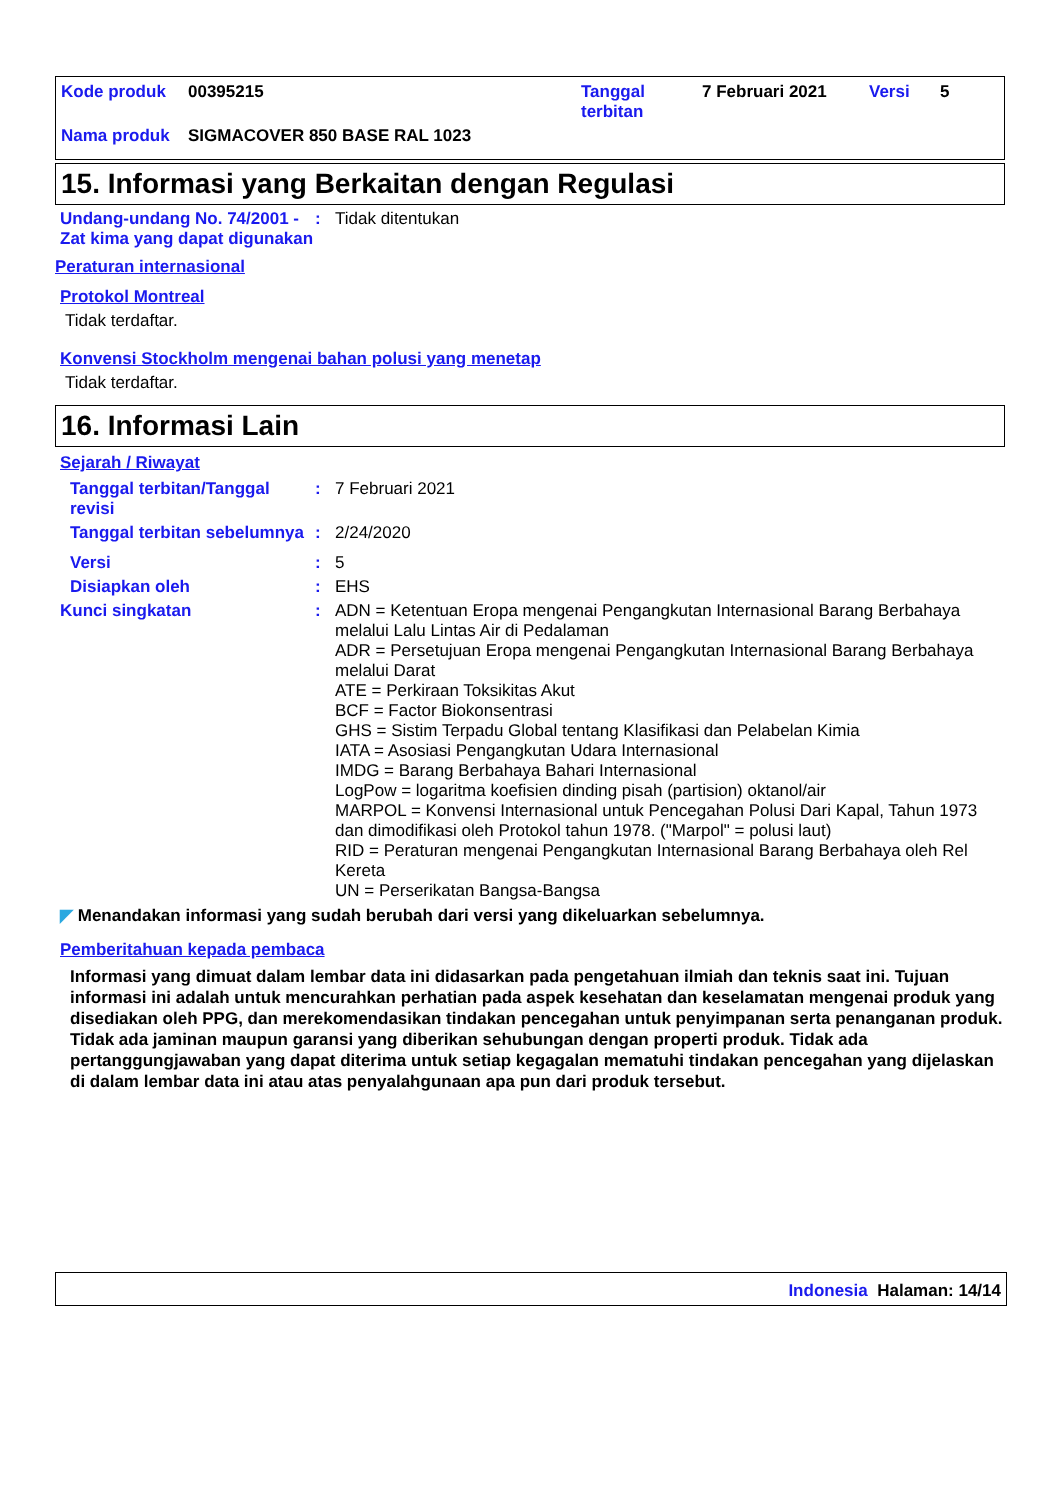Kode produk 00395215 Tanggal
terbitan 7 Februari 2021 Versi 5
Nama produk SIGMACOVER 850 BASE RAL 1023
15. Informasi yang Berkaitan dengan Regulasi
Undang-undang No. 74/2001 - Zat kima yang dapat digunakan
: Tidak ditentukan
Peraturan internasional
Protokol Montreal
Tidak terdaftar.
Konvensi Stockholm mengenai bahan polusi yang menetap
Tidak terdaftar.
16. Informasi Lain
Sejarah / Riwayat
Tanggal terbitan/Tanggal revisi
: 7 Februari 2021
Tanggal terbitan sebelumnya
: 2/24/2020
Versi : 5
Disiapkan oleh : EHS
Kunci singkatan : ADN = Ketentuan Eropa mengenai Pengangkutan Internasional Barang Berbahaya melalui Lalu Lintas Air di Pedalaman
ADR = Persetujuan Eropa mengenai Pengangkutan Internasional Barang Berbahaya melalui Darat
ATE = Perkiraan Toksikitas Akut
BCF = Factor Biokonsentrasi
GHS = Sistim Terpadu Global tentang Klasifikasi dan Pelabelan Kimia
IATA = Asosiasi Pengangkutan Udara Internasional
IMDG = Barang Berbahaya Bahari Internasional
LogPow = logaritma koefisien dinding pisah (partision) oktanol/air
MARPOL = Konvensi Internasional untuk Pencegahan Polusi Dari Kapal, Tahun 1973 dan dimodifikasi oleh Protokol tahun 1978. ("Marpol" = polusi laut)
RID = Peraturan mengenai Pengangkutan Internasional Barang Berbahaya oleh Rel Kereta
UN = Perserikatan Bangsa-Bangsa
◤ Menandakan informasi yang sudah berubah dari versi yang dikeluarkan sebelumnya.
Pemberitahuan kepada pembaca
Informasi yang dimuat dalam lembar data ini didasarkan pada pengetahuan ilmiah dan teknis saat ini. Tujuan informasi ini adalah untuk mencurahkan perhatian pada aspek kesehatan dan keselamatan mengenai produk yang disediakan oleh PPG, dan merekomendasikan tindakan pencegahan untuk penyimpanan serta penanganan produk. Tidak ada jaminan maupun garansi yang diberikan sehubungan dengan properti produk. Tidak ada pertanggungjawaban yang dapat diterima untuk setiap kegagalan mematuhi tindakan pencegahan yang dijelaskan di dalam lembar data ini atau atas penyalahgunaan apa pun dari produk tersebut.
Indonesia Halaman: 14/14